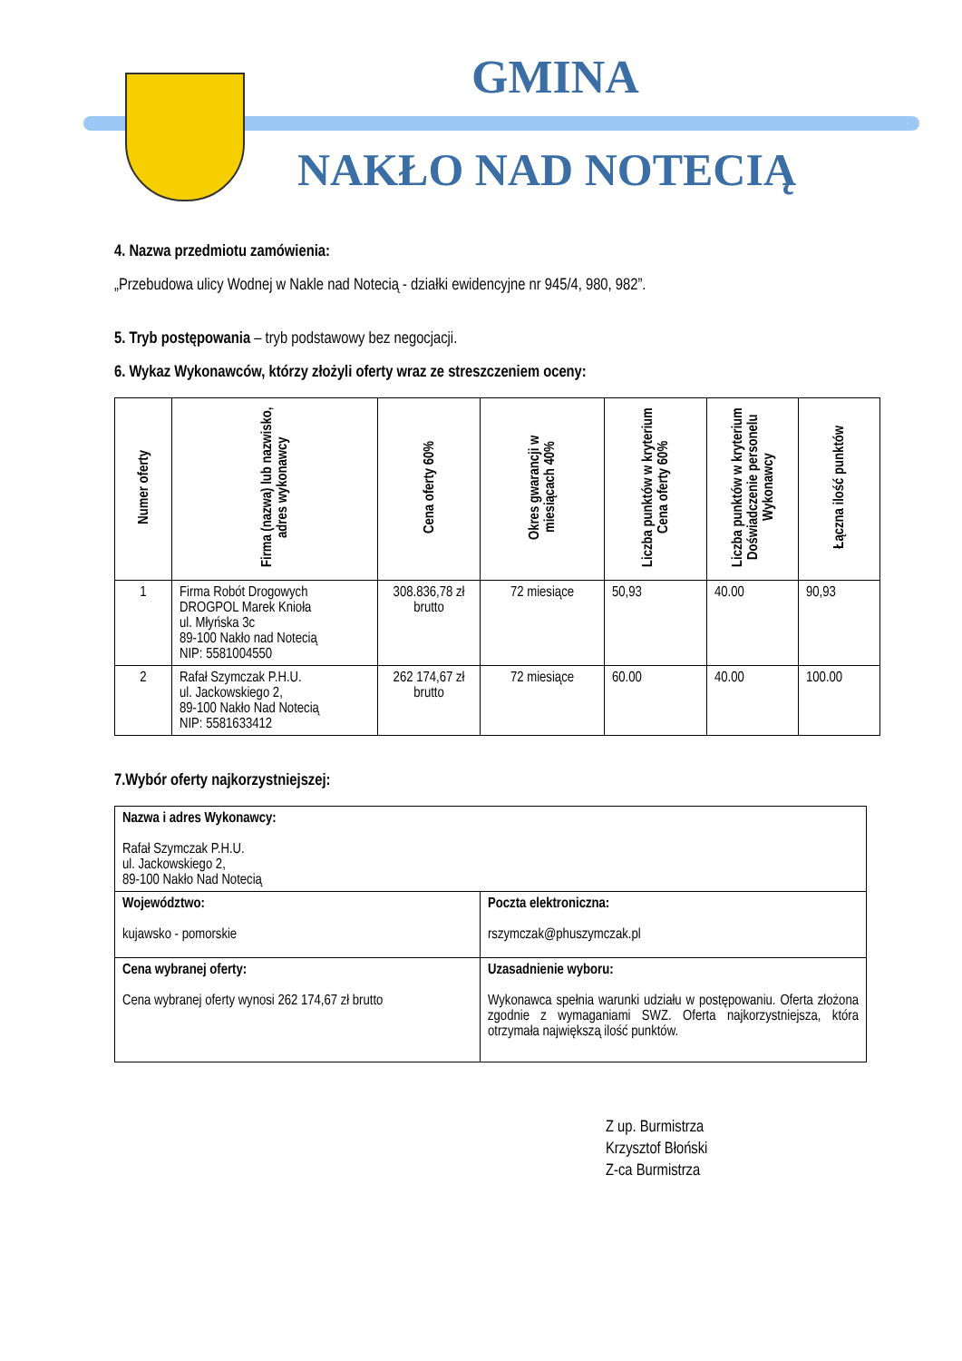GMINA
NAKŁO NAD NOTECIĄ
4. Nazwa przedmiotu zamówienia:
„Przebudowa ulicy Wodnej w Nakle nad Notecią - działki ewidencyjne nr 945/4, 980, 982”.
5. Tryb postępowania – tryb podstawowy bez negocjacji.
6. Wykaz Wykonawców, którzy złożyli oferty wraz ze streszczeniem oceny:
| Numer oferty | Firma (nazwa) lub nazwisko, adres wykonawcy | Cena oferty 60% | Okres gwarancji w miesiącach 40% | Liczba punktów w kryterium Cena oferty 60% | Liczba punktów w kryterium Doświadczenie personelu Wykonawcy | Łączna ilość punktów |
| --- | --- | --- | --- | --- | --- | --- |
| 1 | Firma Robót Drogowych DROGPOL Marek Knioła ul. Młyńska 3c 89-100 Nakło nad Notecią NIP: 5581004550 | 308.836,78 zł brutto | 72 miesiące | 50,93 | 40.00 | 90,93 |
| 2 | Rafał Szymczak P.H.U. ul. Jackowskiego 2, 89-100 Nakło Nad Notecią NIP: 5581633412 | 262 174,67 zł brutto | 72 miesiące | 60.00 | 40.00 | 100.00 |
7.Wybór oferty najkorzystniejszej:
| Nazwa i adres Wykonawcy: Rafał Szymczak P.H.U. ul. Jackowskiego 2, 89-100 Nakło Nad Notecią | |
| Województwo: kujawsko - pomorskie | Poczta elektroniczna: rszymczak@phuszymczak.pl |
| Cena wybranej oferty: Cena wybranej oferty wynosi 262 174,67 zł brutto | Uzasadnienie wyboru: Wykonawca spełnia warunki udziału w postępowaniu. Oferta złożona zgodnie z wymaganiami SWZ. Oferta najkorzystniejsza, która otrzymała największą ilość punktów. |
Z up. Burmistrza
Krzysztof Błoński
Z-ca Burmistrza